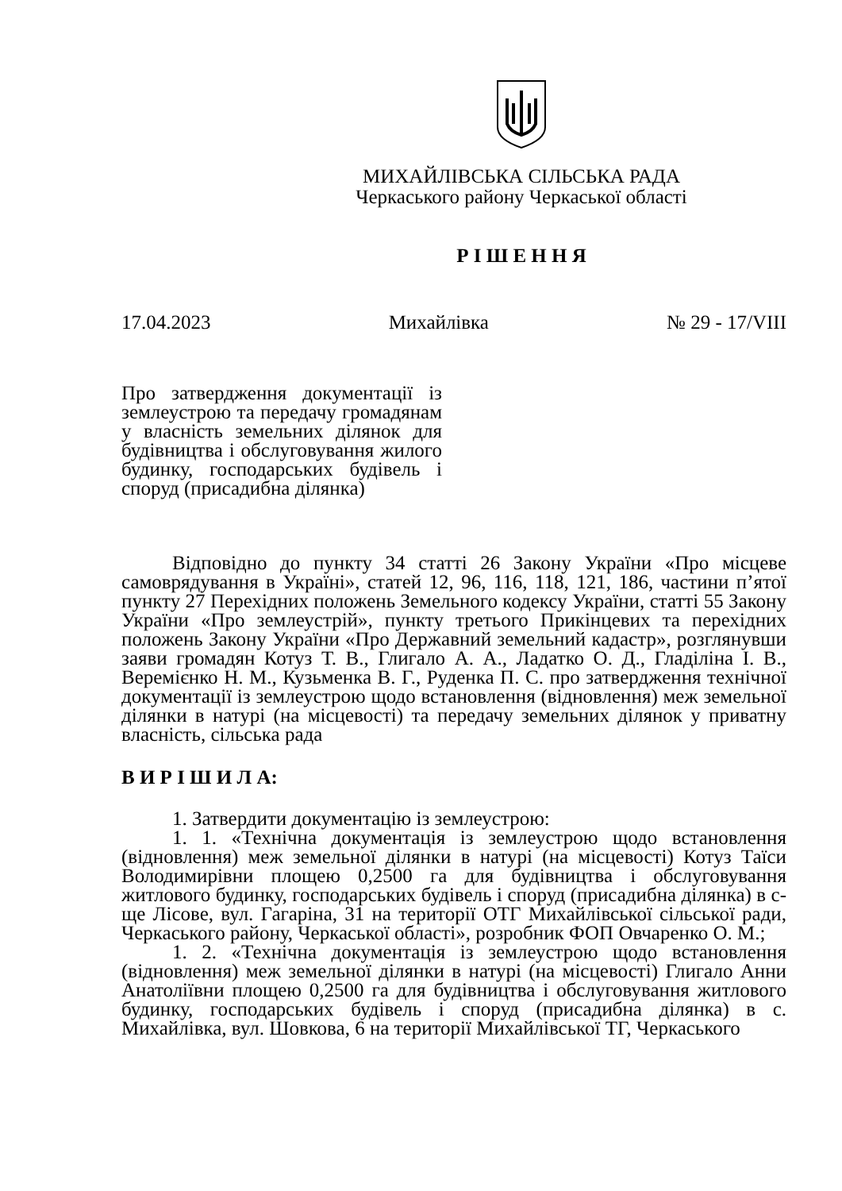МИХАЙЛІВСЬКА СІЛЬСЬКА РАДА
Черкаського району Черкаської області
Р І Ш Е Н Н Я
17.04.2023 Михайлівка № 29 - 17/VIII
Про затвердження документації із землеустрою та передачу громадянам у власність земельних ділянок для будівництва і обслуговування жилого будинку, господарських будівель і споруд (присадибна ділянка)
Відповідно до пункту 34 статті 26 Закону України «Про місцеве самоврядування в Україні», статей 12, 96, 116, 118, 121, 186, частини п’ятої пункту 27 Перехідних положень Земельного кодексу України, статті 55 Закону України «Про землеустрій», пункту третього Прикінцевих та перехідних положень Закону України «Про Державний земельний кадастр», розглянувши заяви громадян Котуз Т. В., Глигало А. А., Ладатко О. Д., Гладіліна І. В., Веремієнко Н. М., Кузьменка В. Г., Руденка П. С. про затвердження технічної документації із землеустрою щодо встановлення (відновлення) меж земельної ділянки в натурі (на місцевості) та передачу земельних ділянок у приватну власність, сільська рада
В И Р І Ш И Л А:
1. Затвердити документацію із землеустрою:
1. 1. «Технічна документація із землеустрою щодо встановлення (відновлення) меж земельної ділянки в натурі (на місцевості) Котуз Таїси Володимирівни площею 0,2500 га для будівництва і обслуговування житлового будинку, господарських будівель і споруд (присадибна ділянка) в с-ще Лісове, вул. Гагаріна, 31 на території ОТГ Михайлівської сільської ради, Черкаського району, Черкаської області», розробник ФОП Овчаренко О. М.;
1. 2. «Технічна документація із землеустрою щодо встановлення (відновлення) меж земельної ділянки в натурі (на місцевості) Глигало Анни Анатоліївни площею 0,2500 га для будівництва і обслуговування житлового будинку, господарських будівель і споруд (присадибна ділянка) в с. Михайлівка, вул. Шовкова, 6 на території Михайлівської ТГ, Черкаського